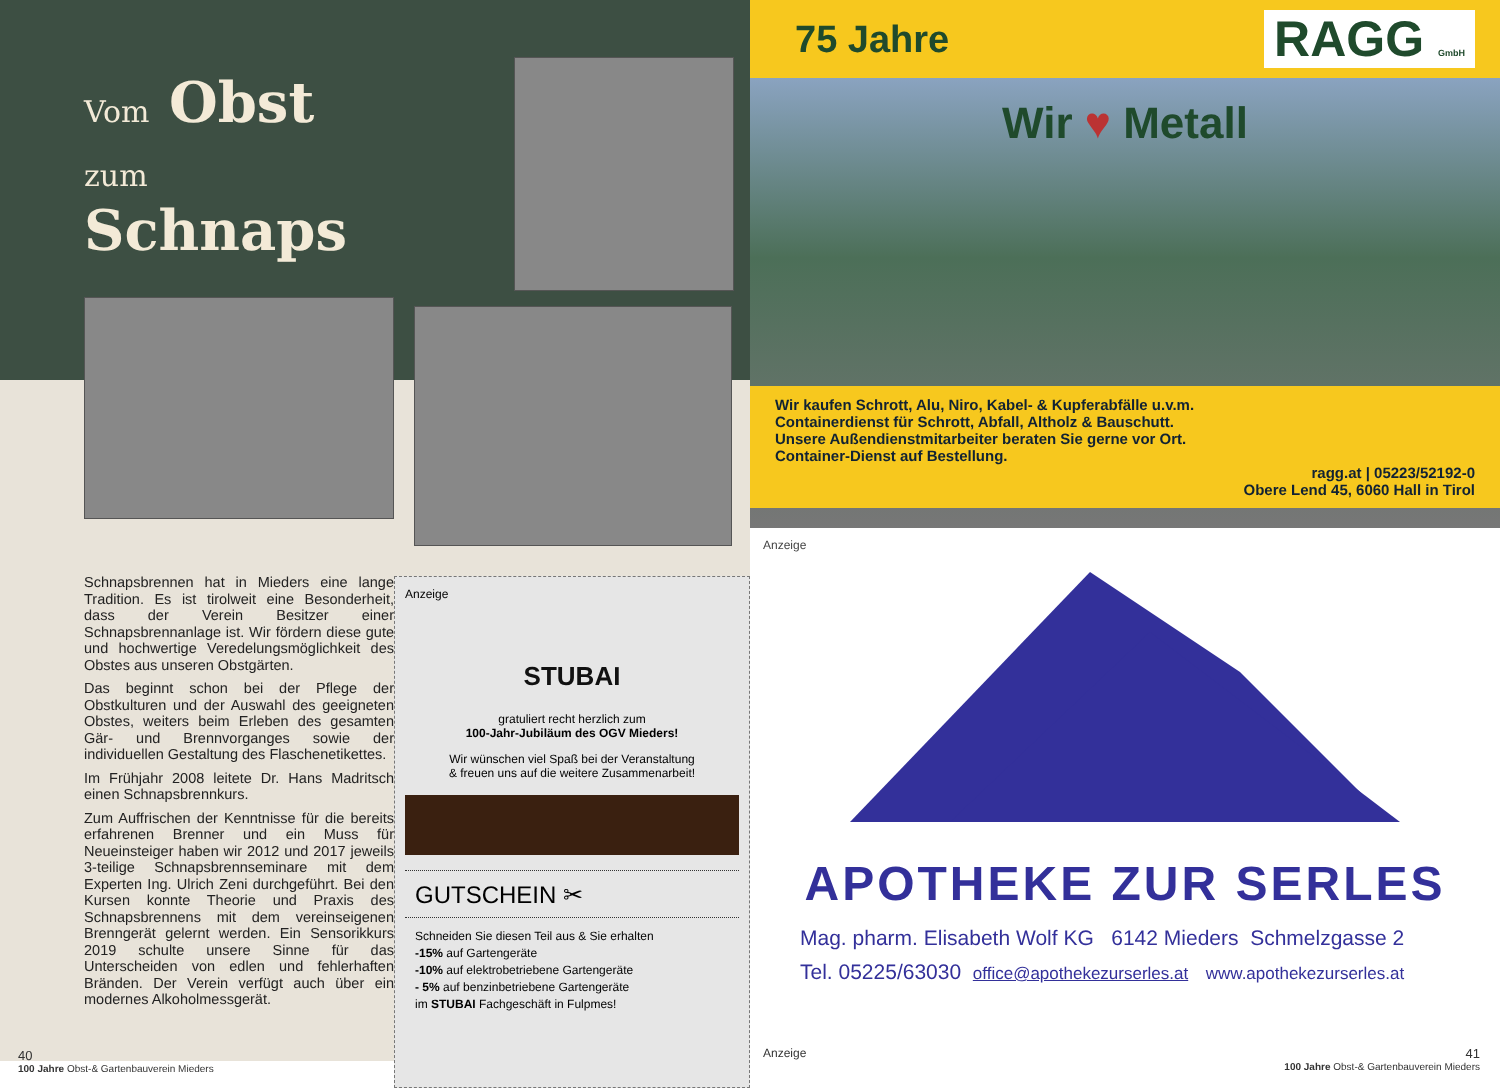Vom Obst zum
Schnaps
Schnapsbrennen hat in Mieders eine lange Tradition. Es ist tirolweit eine Besonderheit, dass der Verein Besitzer einer Schnapsbrennanlage ist. Wir fördern diese gute und hochwertige Veredelungsmöglichkeit des Obstes aus unseren Obstgärten.
Das beginnt schon bei der Pflege der Obstkulturen und der Auswahl des geeigneten Obstes, weiters beim Erleben des gesamten Gär- und Brennvorganges sowie der individuellen Gestaltung des Flaschenetikettes.
Im Frühjahr 2008 leitete Dr. Hans Madritsch einen Schnapsbrennkurs.
Zum Auffrischen der Kenntnisse für die bereits erfahrenen Brenner und ein Muss für Neueinsteiger haben wir 2012 und 2017 jeweils 3-teilige Schnapsbrennseminare mit dem Experten Ing. Ulrich Zeni durchgeführt. Bei den Kursen konnte Theorie und Praxis des Schnapsbrennens mit dem vereinseigenen Brenngerät gelernt werden. Ein Sensorikkurs 2019 schulte unsere Sinne für das Unterscheiden von edlen und fehlerhaften Bränden. Der Verein verfügt auch über ein modernes Alkoholmessgerät.
40
100 Jahre Obst-& Gartenbauverein Mieders
Anzeige
STUBAI
gratuliert recht herzlich zum
100-Jahr-Jubiläum des OGV Mieders!
Wir wünschen viel Spaß bei der Veranstaltung
& freuen uns auf die weitere Zusammenarbeit!
GUTSCHEIN ✂
Schneiden Sie diesen Teil aus & Sie erhalten
-15% auf Gartengeräte
-10% auf elektrobetriebene Gartengeräte
- 5% auf benzinbetriebene Gartengeräte
im STUBAI Fachgeschäft in Fulpmes!
75 Jahre RAGG GmbH
Wir ♥ Metall
Wir kaufen Schrott, Alu, Niro, Kabel- & Kupferabfälle u.v.m.
Containerdienst für Schrott, Abfall, Altholz & Bauschutt.
Unsere Außendienstmitarbeiter beraten Sie gerne vor Ort.
Container-Dienst auf Bestellung.
ragg.at | 05223/52192-0
Obere Lend 45, 6060 Hall in Tirol
Anzeige
APOTHEKE ZUR SERLES
Mag. pharm. Elisabeth Wolf KG 6142 Mieders Schmelzgasse 2
Tel. 05225/63030 office@apothekezurserles.at www.apothekezurserles.at
Anzeige 41
100 Jahre Obst-& Gartenbauverein Mieders